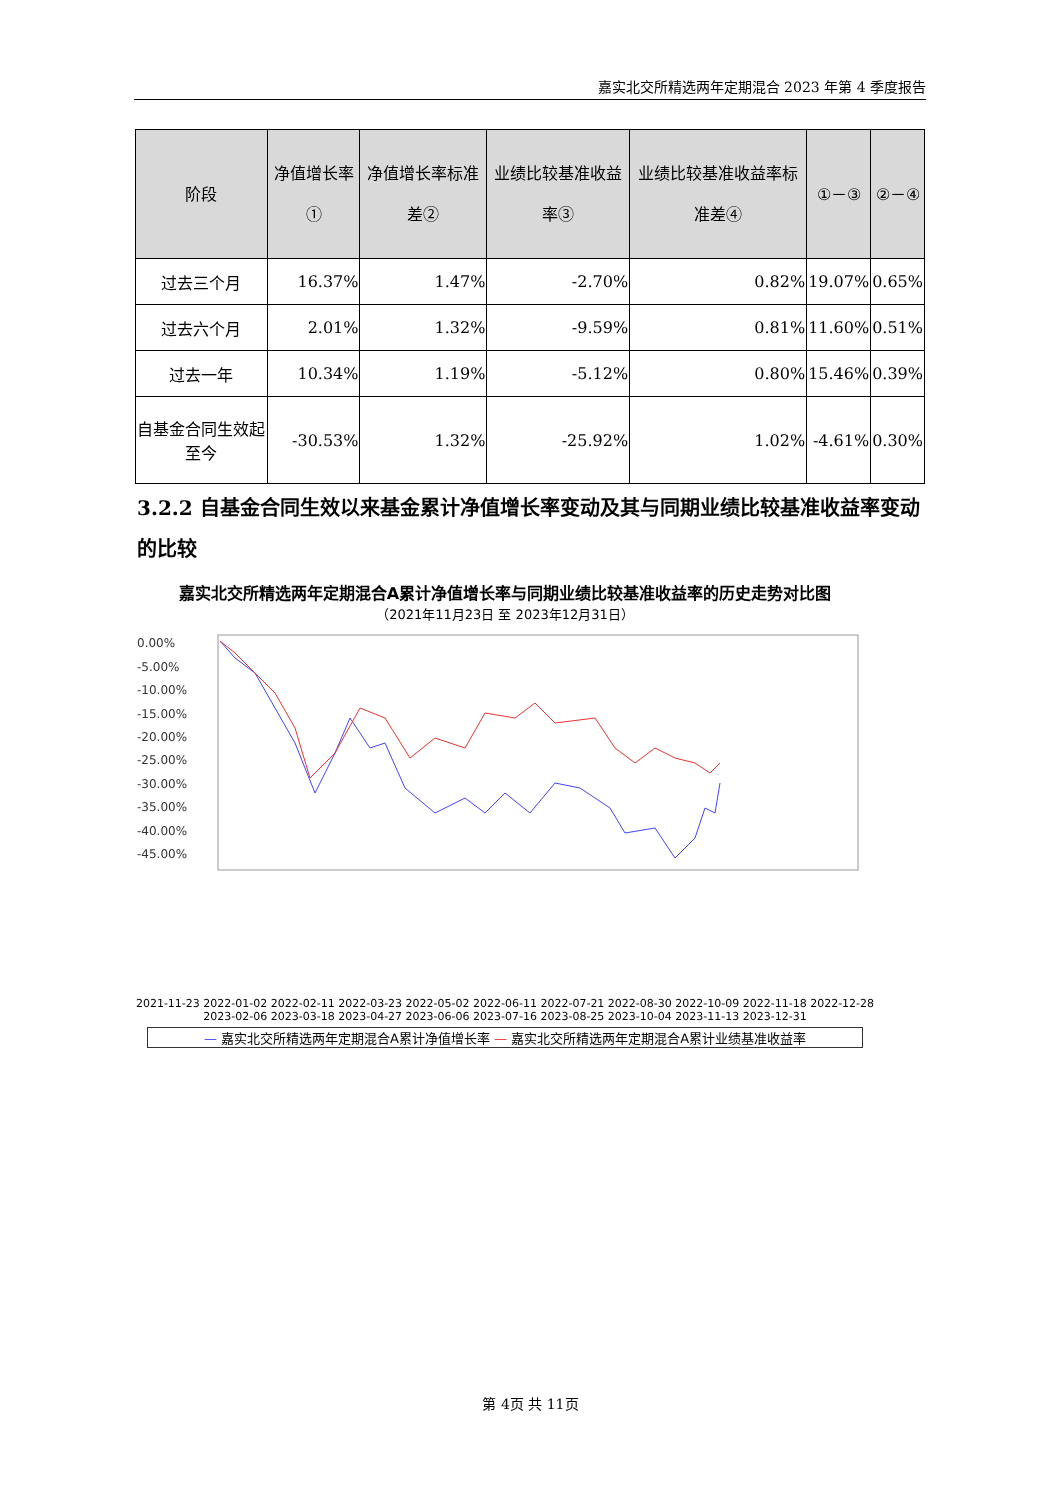嘉实北交所精选两年定期混合 2023 年第 4 季度报告
| 阶段 | 净值增长率① | 净值增长率标准差② | 业绩比较基准收益率③ | 业绩比较基准收益率标准差④ | ①－③ | ②－④ |
| --- | --- | --- | --- | --- | --- | --- |
| 过去三个月 | 16.37% | 1.47% | -2.70% | 0.82% | 19.07% | 0.65% |
| 过去六个月 | 2.01% | 1.32% | -9.59% | 0.81% | 11.60% | 0.51% |
| 过去一年 | 10.34% | 1.19% | -5.12% | 0.80% | 15.46% | 0.39% |
| 自基金合同生效起至今 | -30.53% | 1.32% | -25.92% | 1.02% | -4.61% | 0.30% |
3.2.2 自基金合同生效以来基金累计净值增长率变动及其与同期业绩比较基准收益率变动的比较
嘉实北交所精选两年定期混合A累计净值增长率与同期业绩比较基准收益率的历史走势对比图
（2021年11月23日 至 2023年12月31日）
0.00%
-5.00%
-10.00%
-15.00%
-20.00%
-25.00%
-30.00%
-35.00%
-40.00%
-45.00%
2021-11-23 2022-01-02 2022-02-11 2022-03-23 2022-05-02 2022-06-11 2022-07-21 2022-08-30 2022-10-09 2022-11-18 2022-12-28 2023-02-06 2023-03-18 2023-04-27 2023-06-06 2023-07-16 2023-08-25 2023-10-04 2023-11-13 2023-12-31
— 嘉实北交所精选两年定期混合A累计净值增长率 — 嘉实北交所精选两年定期混合A累计业绩基准收益率
第 4页 共 11页